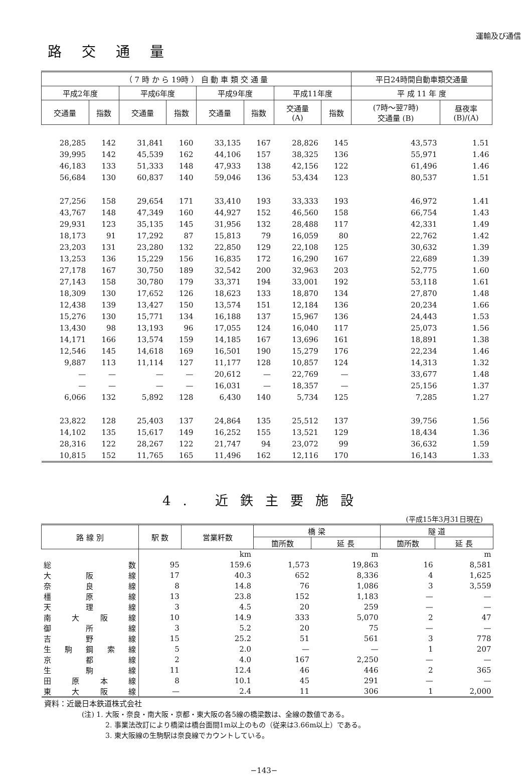運輸及び通信
路交通量
| （ 7 時 か ら 19時 ） 自 動 車 類 交 通 量 | | | | | | | | 平日24時間自動車類交通量 | |
| --- | --- | --- | --- | --- | --- | --- | --- | --- | --- |
| 平成2年度 | | 平成6年度 | | 平成9年度 | | 平成11年度 | | 平 成 11 年 度 | |
| 交通量 | 指数 | 交通量 | 指数 | 交通量 | 指数 | 交通量 (A) | 指数 | (7時～翌7時) 交通量 (B) | 昼夜率 (B)/(A) |
| 28,285 | 142 | 31,841 | 160 | 33,135 | 167 | 28,826 | 145 | 43,573 | 1.51 |
| 39,995 | 142 | 45,539 | 162 | 44,106 | 157 | 38,325 | 136 | 55,971 | 1.46 |
| 46,183 | 133 | 51,333 | 148 | 47,933 | 138 | 42,156 | 122 | 61,496 | 1.46 |
| 56,684 | 130 | 60,837 | 140 | 59,046 | 136 | 53,434 | 123 | 80,537 | 1.51 |
| 27,256 | 158 | 29,654 | 171 | 33,410 | 193 | 33,333 | 193 | 46,972 | 1.41 |
| 43,767 | 148 | 47,349 | 160 | 44,927 | 152 | 46,560 | 158 | 66,754 | 1.43 |
| 29,931 | 123 | 35,135 | 145 | 31,956 | 132 | 28,488 | 117 | 42,331 | 1.49 |
| 18,173 | 91 | 17,292 | 87 | 15,813 | 79 | 16,059 | 80 | 22,762 | 1.42 |
| 23,203 | 131 | 23,280 | 132 | 22,850 | 129 | 22,108 | 125 | 30,632 | 1.39 |
| 13,253 | 136 | 15,229 | 156 | 16,835 | 172 | 16,290 | 167 | 22,689 | 1.39 |
| 27,178 | 167 | 30,750 | 189 | 32,542 | 200 | 32,963 | 203 | 52,775 | 1.60 |
| 27,143 | 158 | 30,780 | 179 | 33,371 | 194 | 33,001 | 192 | 53,118 | 1.61 |
| 18,309 | 130 | 17,652 | 126 | 18,623 | 133 | 18,870 | 134 | 27,870 | 1.48 |
| 12,438 | 139 | 13,427 | 150 | 13,574 | 151 | 12,184 | 136 | 20,234 | 1.66 |
| 15,276 | 130 | 15,771 | 134 | 16,188 | 137 | 15,967 | 136 | 24,443 | 1.53 |
| 13,430 | 98 | 13,193 | 96 | 17,055 | 124 | 16,040 | 117 | 25,073 | 1.56 |
| 14,171 | 166 | 13,574 | 159 | 14,185 | 167 | 13,696 | 161 | 18,891 | 1.38 |
| 12,546 | 145 | 14,618 | 169 | 16,501 | 190 | 15,279 | 176 | 22,234 | 1.46 |
| 9,887 | 113 | 11,114 | 127 | 11,177 | 128 | 10,857 | 124 | 14,313 | 1.32 |
| — | — | — | — | 20,612 | — | 22,769 | — | 33,677 | 1.48 |
| — | — | — | — | 16,031 | — | 18,357 | — | 25,156 | 1.37 |
| 6,066 | 132 | 5,892 | 128 | 6,430 | 140 | 5,734 | 125 | 7,285 | 1.27 |
| 23,822 | 128 | 25,403 | 137 | 24,864 | 135 | 25,512 | 137 | 39,756 | 1.56 |
| 14,102 | 135 | 15,617 | 149 | 16,252 | 155 | 13,521 | 129 | 18,434 | 1.36 |
| 28,316 | 122 | 28,267 | 122 | 21,747 | 94 | 23,072 | 99 | 36,632 | 1.59 |
| 10,815 | 152 | 11,765 | 165 | 11,496 | 162 | 12,116 | 170 | 16,143 | 1.33 |
4. 近鉄主要施設
(平成15年3月31日現在)
| 路 線 別 | 駅 数 | 営業粁数 | 橋 梁 | | 隧 道 | |
| --- | --- | --- | --- | --- | --- | --- |
| | | | 箇所数 | 延 長 | 箇所数 | 延 長 |
| | | km | | m | | m |
| 総 数 | 95 | 159.6 | 1,573 | 19,863 | 16 | 8,581 |
| 大 阪 線 | 17 | 40.3 | 652 | 8,336 | 4 | 1,625 |
| 奈 良 線 | 8 | 14.8 | 76 | 1,086 | 3 | 3,559 |
| 橿 原 線 | 13 | 23.8 | 152 | 1,183 | — | — |
| 天 理 線 | 3 | 4.5 | 20 | 259 | — | — |
| 南 大 阪 線 | 10 | 14.9 | 333 | 5,070 | 2 | 47 |
| 御 所 線 | 3 | 5.2 | 20 | 75 | — | — |
| 吉 野 線 | 15 | 25.2 | 51 | 561 | 3 | 778 |
| 生 駒 鋼 索 線 | 5 | 2.0 | — | — | 1 | 207 |
| 京 都 線 | 2 | 4.0 | 167 | 2,250 | — | — |
| 生 駒 線 | 11 | 12.4 | 46 | 446 | 2 | 365 |
| 田 原 本 線 | 8 | 10.1 | 45 | 291 | — | — |
| 東 大 阪 線 | — | 2.4 | 11 | 306 | 1 | 2,000 |
資料：近畿日本鉄道株式会社
(注) 1. 大阪・奈良・南大阪・京都・東大阪の各5線の橋梁数は、全線の数値である。
2. 事業法改訂により橋梁は橋台面間1m以上のもの（従来は3.66m以上）である。
3. 東大阪線の生駒駅は奈良線でカウントしている。
−143−